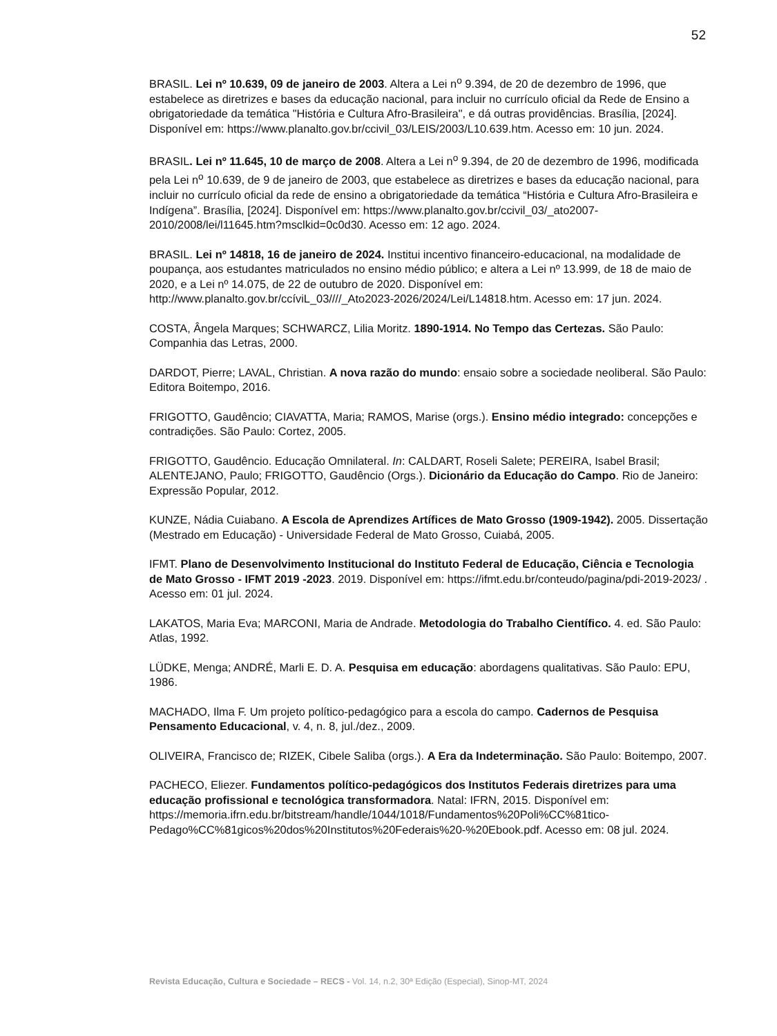52
BRASIL. Lei nº 10.639, 09 de janeiro de 2003. Altera a Lei n<sup>o</sup> 9.394, de 20 de dezembro de 1996, que estabelece as diretrizes e bases da educação nacional, para incluir no currículo oficial da Rede de Ensino a obrigatoriedade da temática "História e Cultura Afro-Brasileira", e dá outras providências. Brasília, [2024]. Disponível em: https://www.planalto.gov.br/ccivil_03/LEIS/2003/L10.639.htm. Acesso em: 10 jun. 2024.
BRASIL. Lei nº 11.645, 10 de março de 2008. Altera a Lei n<sup>o</sup> 9.394, de 20 de dezembro de 1996, modificada pela Lei n<sup>o</sup> 10.639, de 9 de janeiro de 2003, que estabelece as diretrizes e bases da educação nacional, para incluir no currículo oficial da rede de ensino a obrigatoriedade da temática “História e Cultura Afro-Brasileira e Indígena”. Brasília, [2024]. Disponível em: https://www.planalto.gov.br/ccivil_03/_ato2007-2010/2008/lei/l11645.htm?msclkid=0c0d30. Acesso em: 12 ago. 2024.
BRASIL. Lei nº 14818, 16 de janeiro de 2024. Institui incentivo financeiro-educacional, na modalidade de poupança, aos estudantes matriculados no ensino médio público; e altera a Lei nº 13.999, de 18 de maio de 2020, e a Lei nº 14.075, de 22 de outubro de 2020. Disponível em: http://www.planalto.gov.br/ccíviL_03////_Ato2023-2026/2024/Lei/L14818.htm. Acesso em: 17 jun. 2024.
COSTA, Ângela Marques; SCHWARCZ, Lilia Moritz. 1890-1914. No Tempo das Certezas. São Paulo: Companhia das Letras, 2000.
DARDOT, Pierre; LAVAL, Christian. A nova razão do mundo: ensaio sobre a sociedade neoliberal. São Paulo: Editora Boitempo, 2016.
FRIGOTTO, Gaudêncio; CIAVATTA, Maria; RAMOS, Marise (orgs.). Ensino médio integrado: concepções e contradições. São Paulo: Cortez, 2005.
FRIGOTTO, Gaudêncio. Educação Omnilateral. In: CALDART, Roseli Salete; PEREIRA, Isabel Brasil; ALENTEJANO, Paulo; FRIGOTTO, Gaudêncio (Orgs.). Dicionário da Educação do Campo. Rio de Janeiro: Expressão Popular, 2012.
KUNZE, Nádia Cuiabano. A Escola de Aprendizes Artífices de Mato Grosso (1909-1942). 2005. Dissertação (Mestrado em Educação) - Universidade Federal de Mato Grosso, Cuiabá, 2005.
IFMT. Plano de Desenvolvimento Institucional do Instituto Federal de Educação, Ciência e Tecnologia de Mato Grosso - IFMT 2019 -2023. 2019. Disponível em: https://ifmt.edu.br/conteudo/pagina/pdi-2019-2023/ . Acesso em: 01 jul. 2024.
LAKATOS, Maria Eva; MARCONI, Maria de Andrade. Metodologia do Trabalho Científico. 4. ed. São Paulo: Atlas, 1992.
LÜDKE, Menga; ANDRÉ, Marli E. D. A. Pesquisa em educação: abordagens qualitativas. São Paulo: EPU, 1986.
MACHADO, Ilma F. Um projeto político-pedagógico para a escola do campo. Cadernos de Pesquisa Pensamento Educacional, v. 4, n. 8, jul./dez., 2009.
OLIVEIRA, Francisco de; RIZEK, Cibele Saliba (orgs.). A Era da Indeterminação. São Paulo: Boitempo, 2007.
PACHECO, Eliezer. Fundamentos político-pedagógicos dos Institutos Federais diretrizes para uma educação profissional e tecnológica transformadora. Natal: IFRN, 2015. Disponível em: https://memoria.ifrn.edu.br/bitstream/handle/1044/1018/Fundamentos%20Poli%CC%81tico-Pedago%CC%81gicos%20dos%20Institutos%20Federais%20-%20Ebook.pdf. Acesso em: 08 jul. 2024.
Revista Educação, Cultura e Sociedade – RECS - Vol. 14, n.2, 30ª Edição (Especial), Sinop-MT, 2024